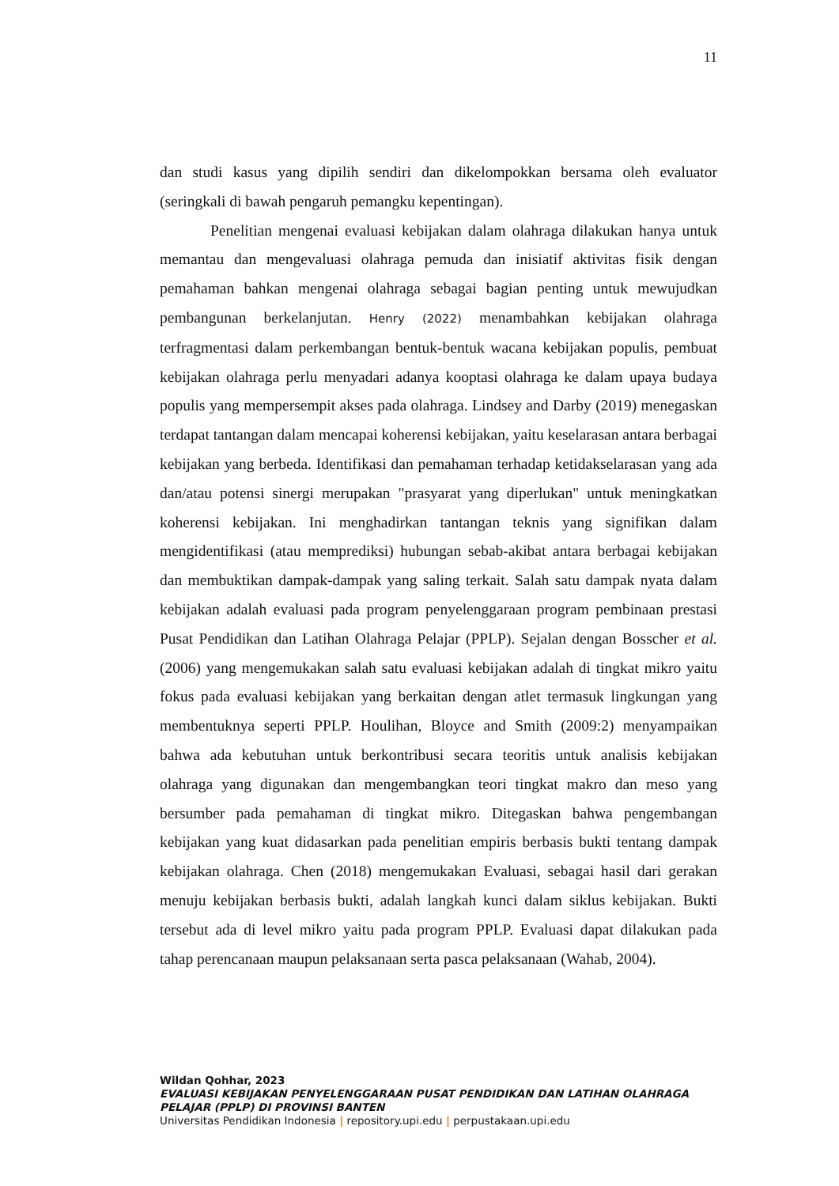11
dan studi kasus yang dipilih sendiri dan dikelompokkan bersama oleh evaluator (seringkali di bawah pengaruh pemangku kepentingan).
Penelitian mengenai evaluasi kebijakan dalam olahraga dilakukan hanya untuk memantau dan mengevaluasi olahraga pemuda dan inisiatif aktivitas fisik dengan pemahaman bahkan mengenai olahraga sebagai bagian penting untuk mewujudkan pembangunan berkelanjutan. Henry (2022) menambahkan kebijakan olahraga terfragmentasi dalam perkembangan bentuk-bentuk wacana kebijakan populis, pembuat kebijakan olahraga perlu menyadari adanya kooptasi olahraga ke dalam upaya budaya populis yang mempersempit akses pada olahraga. Lindsey and Darby (2019) menegaskan terdapat tantangan dalam mencapai koherensi kebijakan, yaitu keselarasan antara berbagai kebijakan yang berbeda. Identifikasi dan pemahaman terhadap ketidakselarasan yang ada dan/atau potensi sinergi merupakan "prasyarat yang diperlukan" untuk meningkatkan koherensi kebijakan. Ini menghadirkan tantangan teknis yang signifikan dalam mengidentifikasi (atau memprediksi) hubungan sebab-akibat antara berbagai kebijakan dan membuktikan dampak-dampak yang saling terkait. Salah satu dampak nyata dalam kebijakan adalah evaluasi pada program penyelenggaraan program pembinaan prestasi Pusat Pendidikan dan Latihan Olahraga Pelajar (PPLP). Sejalan dengan Bosscher et al. (2006) yang mengemukakan salah satu evaluasi kebijakan adalah di tingkat mikro yaitu fokus pada evaluasi kebijakan yang berkaitan dengan atlet termasuk lingkungan yang membentuknya seperti PPLP. Houlihan, Bloyce and Smith (2009:2) menyampaikan bahwa ada kebutuhan untuk berkontribusi secara teoritis untuk analisis kebijakan olahraga yang digunakan dan mengembangkan teori tingkat makro dan meso yang bersumber pada pemahaman di tingkat mikro. Ditegaskan bahwa pengembangan kebijakan yang kuat didasarkan pada penelitian empiris berbasis bukti tentang dampak kebijakan olahraga. Chen (2018) mengemukakan Evaluasi, sebagai hasil dari gerakan menuju kebijakan berbasis bukti, adalah langkah kunci dalam siklus kebijakan. Bukti tersebut ada di level mikro yaitu pada program PPLP. Evaluasi dapat dilakukan pada tahap perencanaan maupun pelaksanaan serta pasca pelaksanaan (Wahab, 2004).
Wildan Qohhar, 2023
EVALUASI KEBIJAKAN PENYELENGGARAAN PUSAT PENDIDIKAN DAN LATIHAN OLAHRAGA PELAJAR (PPLP) DI PROVINSI BANTEN
Universitas Pendidikan Indonesia | repository.upi.edu | perpustakaan.upi.edu